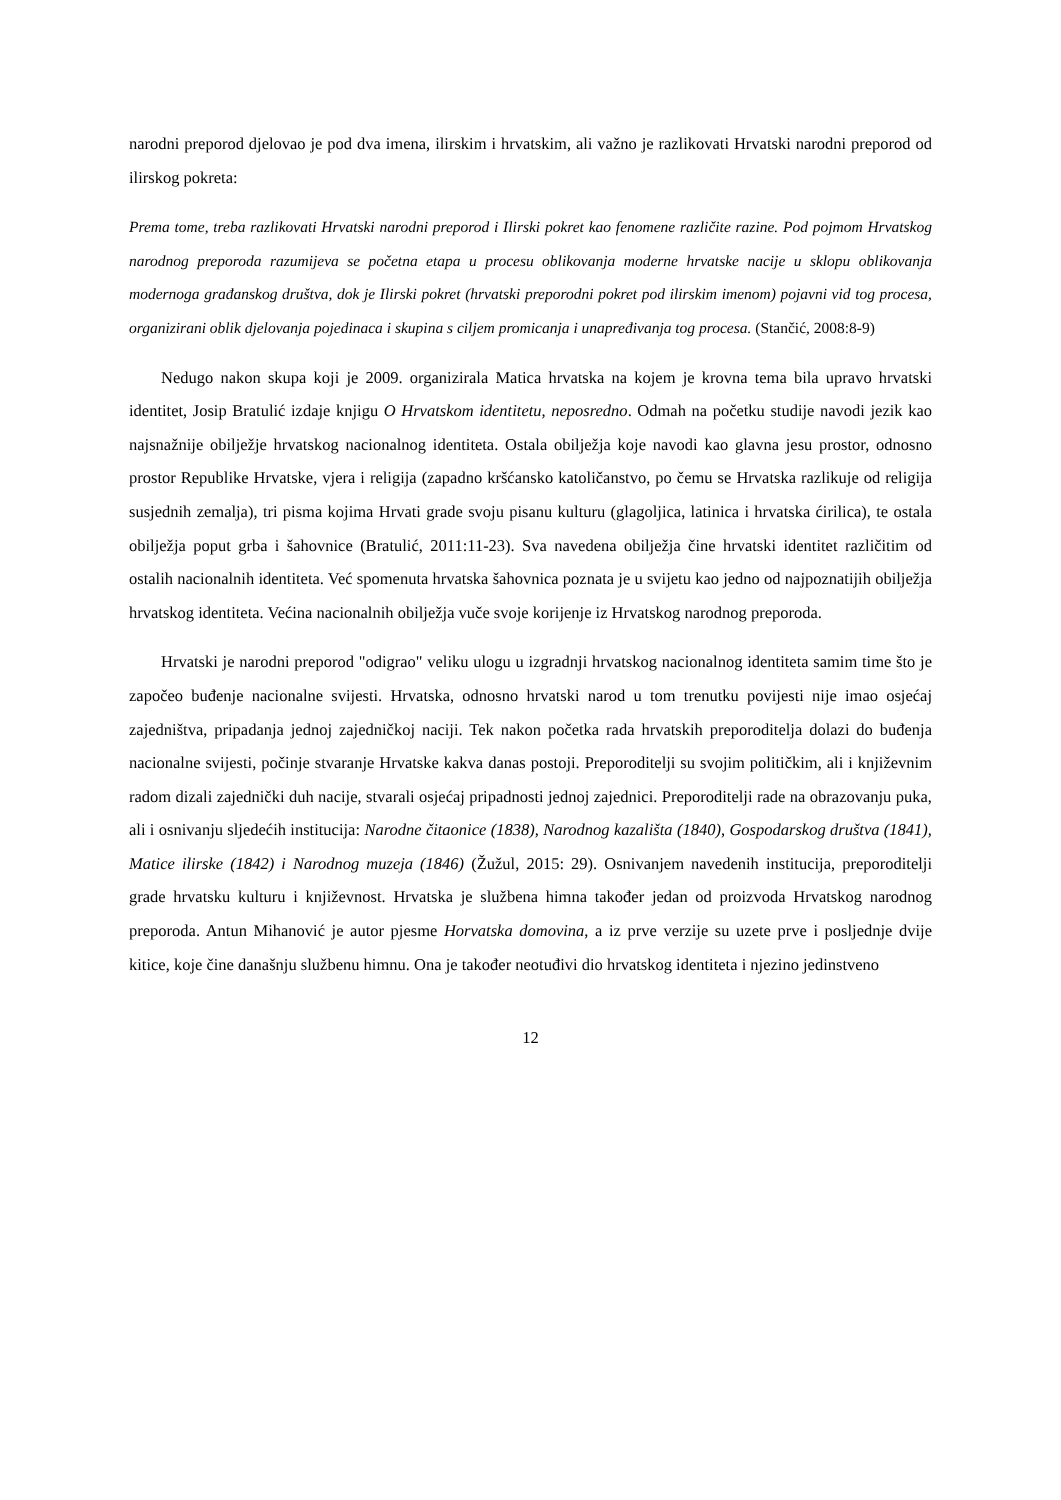narodni preporod djelovao je pod dva imena, ilirskim i hrvatskim, ali važno je razlikovati Hrvatski narodni preporod od ilirskog pokreta:
Prema tome, treba razlikovati Hrvatski narodni preporod i Ilirski pokret kao fenomene različite razine. Pod pojmom Hrvatskog narodnog preporoda razumijeva se početna etapa u procesu oblikovanja moderne hrvatske nacije u sklopu oblikovanja modernoga građanskog društva, dok je Ilirski pokret (hrvatski preporodni pokret pod ilirskim imenom) pojavni vid tog procesa, organizirani oblik djelovanja pojedinaca i skupina s ciljem promicanja i unapređivanja tog procesa. (Stančić, 2008:8-9)
Nedugo nakon skupa koji je 2009. organizirala Matica hrvatska na kojem je krovna tema bila upravo hrvatski identitet, Josip Bratulić izdaje knjigu O Hrvatskom identitetu, neposredno. Odmah na početku studije navodi jezik kao najsnažnije obilježje hrvatskog nacionalnog identiteta. Ostala obilježja koje navodi kao glavna jesu prostor, odnosno prostor Republike Hrvatske, vjera i religija (zapadno kršćansko katoličanstvo, po čemu se Hrvatska razlikuje od religija susjednih zemalja), tri pisma kojima Hrvati grade svoju pisanu kulturu (glagoljica, latinica i hrvatska ćirilica), te ostala obilježja poput grba i šahovnice (Bratulić, 2011:11-23). Sva navedena obilježja čine hrvatski identitet različitim od ostalih nacionalnih identiteta. Već spomenuta hrvatska šahovnica poznata je u svijetu kao jedno od najpoznatijih obilježja hrvatskog identiteta. Većina nacionalnih obilježja vuče svoje korijenje iz Hrvatskog narodnog preporoda.
Hrvatski je narodni preporod "odigrao" veliku ulogu u izgradnji hrvatskog nacionalnog identiteta samim time što je započeo buđenje nacionalne svijesti. Hrvatska, odnosno hrvatski narod u tom trenutku povijesti nije imao osjećaj zajedništva, pripadanja jednoj zajedničkoj naciji. Tek nakon početka rada hrvatskih preporoditelja dolazi do buđenja nacionalne svijesti, počinje stvaranje Hrvatske kakva danas postoji. Preporoditelji su svojim političkim, ali i književnim radom dizali zajednički duh nacije, stvarali osjećaj pripadnosti jednoj zajednici. Preporoditelji rade na obrazovanju puka, ali i osnivanju sljedećih institucija: Narodne čitaonice (1838), Narodnog kazališta (1840), Gospodarskog društva (1841), Matice ilirske (1842) i Narodnog muzeja (1846) (Žužul, 2015: 29). Osnivanjem navedenih institucija, preporoditelji grade hrvatsku kulturu i književnost. Hrvatska je službena himna također jedan od proizvoda Hrvatskog narodnog preporoda. Antun Mihanović je autor pjesme Horvatska domovina, a iz prve verzije su uzete prve i posljednje dvije kitice, koje čine današnju službenu himnu. Ona je također neotuđivi dio hrvatskog identiteta i njezino jedinstveno
12